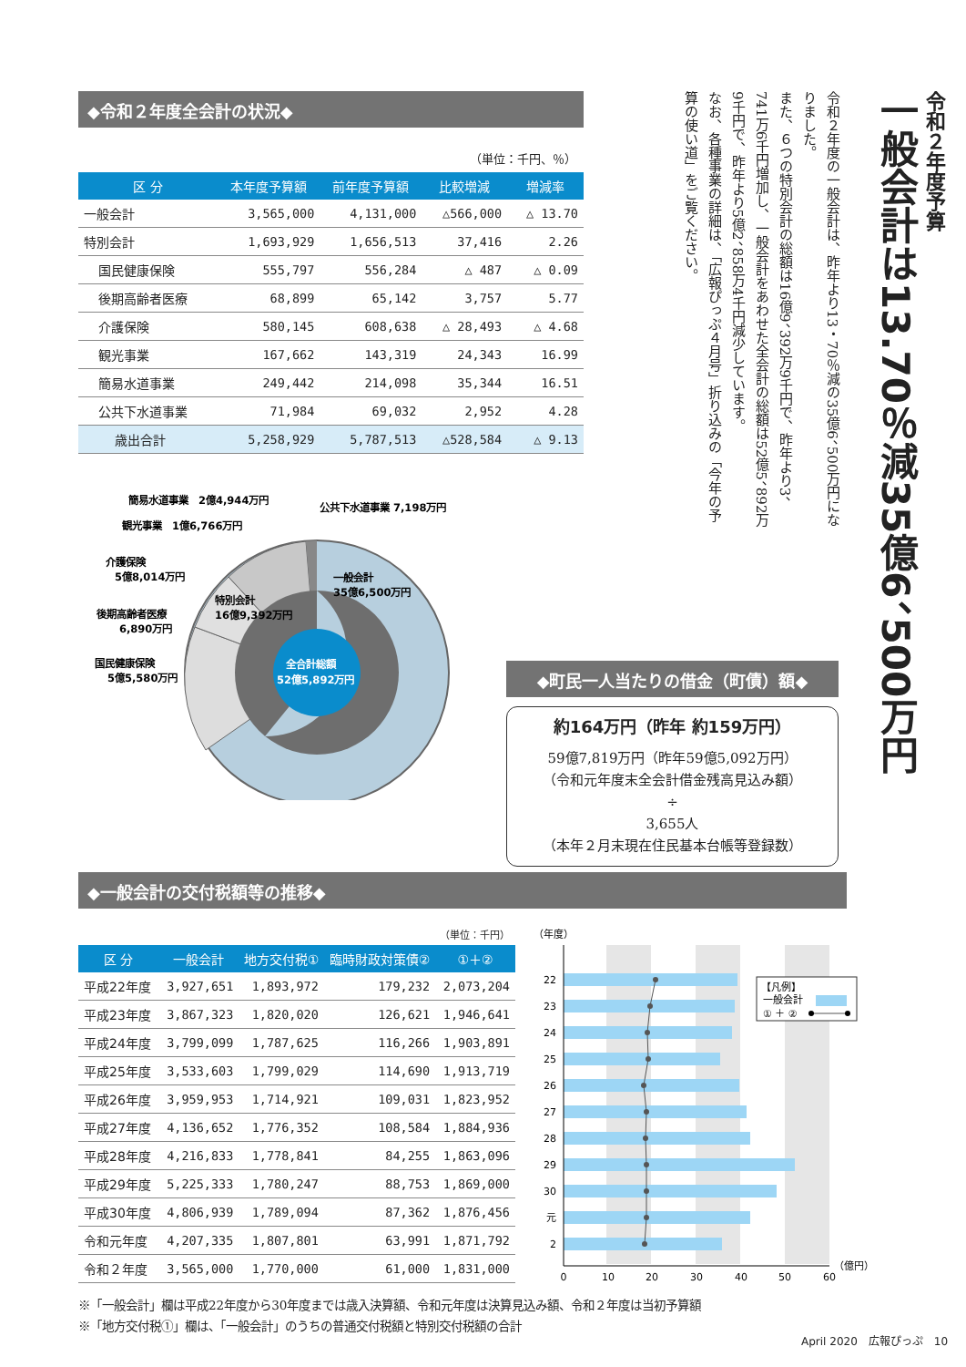令和２年度予算
一般会計は13.70％減35億6、500万円
令和２年度の一般会計は、昨年より13・70％減の35億6、500万円になりました。
また、６つの特別会計の総額は16億9、392万9千円で、昨年より3、741万6千円増加し、一般会計をあわせた全会計の総額は52億5、892万9千円で、昨年より5億2、858万4千円減少しています。
なお、各種事業の詳細は、「広報ぴっぷ４月号」折り込みの「今年の予算の使い道」をご覧ください。
◆令和２年度全会計の状況◆
（単位：千円、％）
| 区 分 | 本年度予算額 | 前年度予算額 | 比較増減 | 増減率 |
| --- | --- | --- | --- | --- |
| 一般会計 | 3,565,000 | 4,131,000 | △566,000 | △ 13.70 |
| 特別会計 | 1,693,929 | 1,656,513 | 37,416 | 2.26 |
| 国民健康保険 | 555,797 | 556,284 | △ 487 | △ 0.09 |
| 後期高齢者医療 | 68,899 | 65,142 | 3,757 | 5.77 |
| 介護保険 | 580,145 | 608,638 | △ 28,493 | △ 4.68 |
| 観光事業 | 167,662 | 143,319 | 24,343 | 16.99 |
| 簡易水道事業 | 249,442 | 214,098 | 35,344 | 16.51 |
| 公共下水道事業 | 71,984 | 69,032 | 2,952 | 4.28 |
| 歳出合計 | 5,258,929 | 5,787,513 | △528,584 | △ 9.13 |
全合計総額
52億5,892万円
一般会計
35億6,500万円
特別会計
16億9,392万円
簡易水道事業　2億4,944万円
公共下水道事業 7,198万円
観光事業　1億6,766万円
介護保険
5億8,014万円
後期高齢者医療
6,890万円
国民健康保険
5億5,580万円
◆町民一人当たりの借金（町債）額◆
約164万円（昨年 約159万円）
59億7,819万円（昨年59億5,092万円）
（令和元年度末全会計借金残高見込み額）
÷
3,655人
（本年２月末現在住民基本台帳等登録数）
◆一般会計の交付税額等の推移◆
（単位：千円）
| 区 分 | 一般会計 | 地方交付税① | 臨時財政対策債② | ①＋② |
| --- | --- | --- | --- | --- |
| 平成22年度 | 3,927,651 | 1,893,972 | 179,232 | 2,073,204 |
| 平成23年度 | 3,867,323 | 1,820,020 | 126,621 | 1,946,641 |
| 平成24年度 | 3,799,099 | 1,787,625 | 116,266 | 1,903,891 |
| 平成25年度 | 3,533,603 | 1,799,029 | 114,690 | 1,913,719 |
| 平成26年度 | 3,959,953 | 1,714,921 | 109,031 | 1,823,952 |
| 平成27年度 | 4,136,652 | 1,776,352 | 108,584 | 1,884,936 |
| 平成28年度 | 4,216,833 | 1,778,841 | 84,255 | 1,863,096 |
| 平成29年度 | 5,225,333 | 1,780,247 | 88,753 | 1,869,000 |
| 平成30年度 | 4,806,939 | 1,789,094 | 87,362 | 1,876,456 |
| 令和元年度 | 4,207,335 | 1,807,801 | 63,991 | 1,871,792 |
| 令和２年度 | 3,565,000 | 1,770,000 | 61,000 | 1,831,000 |
（年度）
22
23
24
25
26
27
28
29
30
元
2
0
10
20
30
40
50
60
（億円）
【凡例】
一般会計
① ＋ ②
※「一般会計」欄は平成22年度から30年度までは歳入決算額、令和元年度は決算見込み額、令和２年度は当初予算額
※「地方交付税①」欄は、「一般会計」のうちの普通交付税額と特別交付税額の合計
April 2020　広報ぴっぷ　10